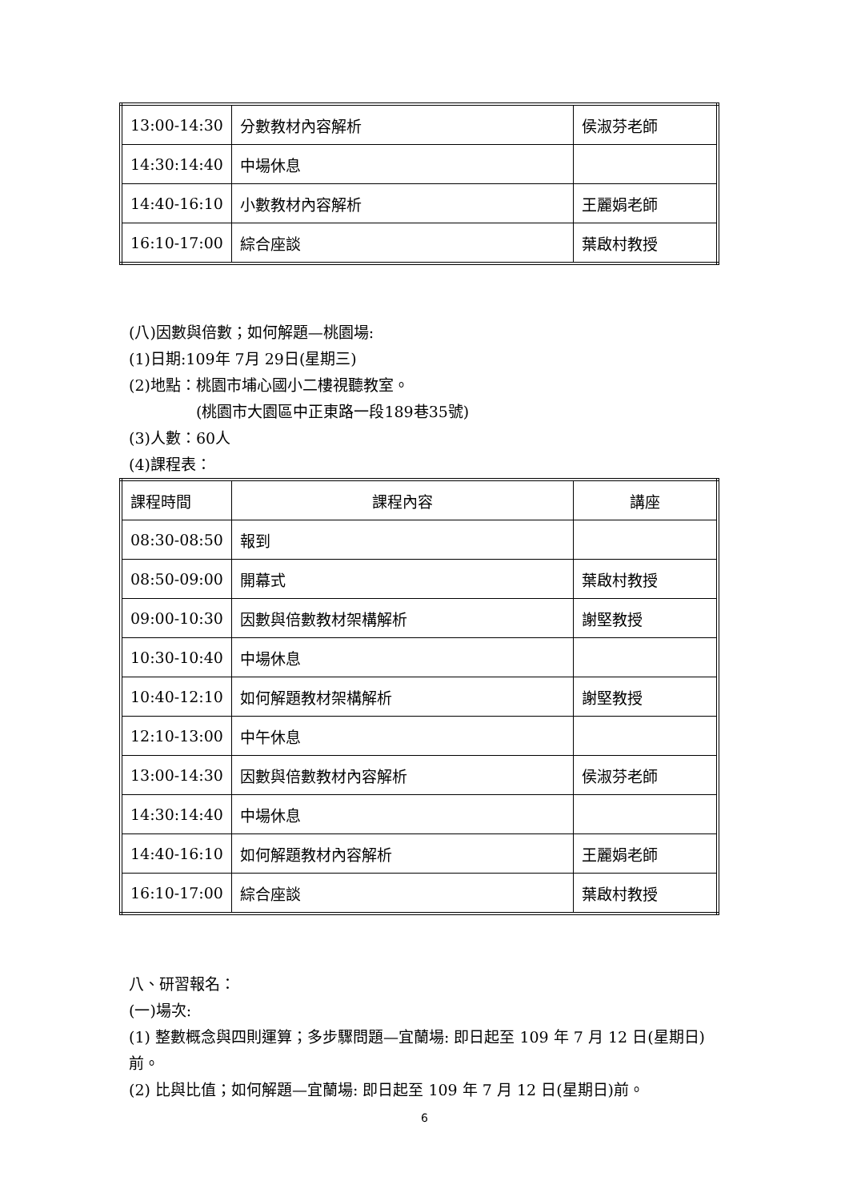| 13:00-14:30 | 分數教材內容解析 | 侯淑芬老師 |
| 14:30:14:40 | 中場休息 | |
| 14:40-16:10 | 小數教材內容解析 | 王麗娟老師 |
| 16:10-17:00 | 綜合座談 | 葉啟村教授 |
(八)因數與倍數；如何解題—桃園場:
(1)日期:109年 7月 29日(星期三)
(2)地點：桃園市埔心國小二樓視聽教室。
(桃園市大園區中正東路一段189巷35號)
(3)人數：60人
(4)課程表：
| 課程時間 | 課程內容 | 講座 |
| --- | --- | --- |
| 08:30-08:50 | 報到 | |
| 08:50-09:00 | 開幕式 | 葉啟村教授 |
| 09:00-10:30 | 因數與倍數教材架構解析 | 謝堅教授 |
| 10:30-10:40 | 中場休息 | |
| 10:40-12:10 | 如何解題教材架構解析 | 謝堅教授 |
| 12:10-13:00 | 中午休息 | |
| 13:00-14:30 | 因數與倍數教材內容解析 | 侯淑芬老師 |
| 14:30:14:40 | 中場休息 | |
| 14:40-16:10 | 如何解題教材內容解析 | 王麗娟老師 |
| 16:10-17:00 | 綜合座談 | 葉啟村教授 |
八、研習報名：
(一)場次:
(1) 整數概念與四則運算；多步驟問題—宜蘭場: 即日起至 109 年 7 月 12 日(星期日)前。
(2) 比與比值；如何解題—宜蘭場: 即日起至 109 年 7 月 12 日(星期日)前。
6